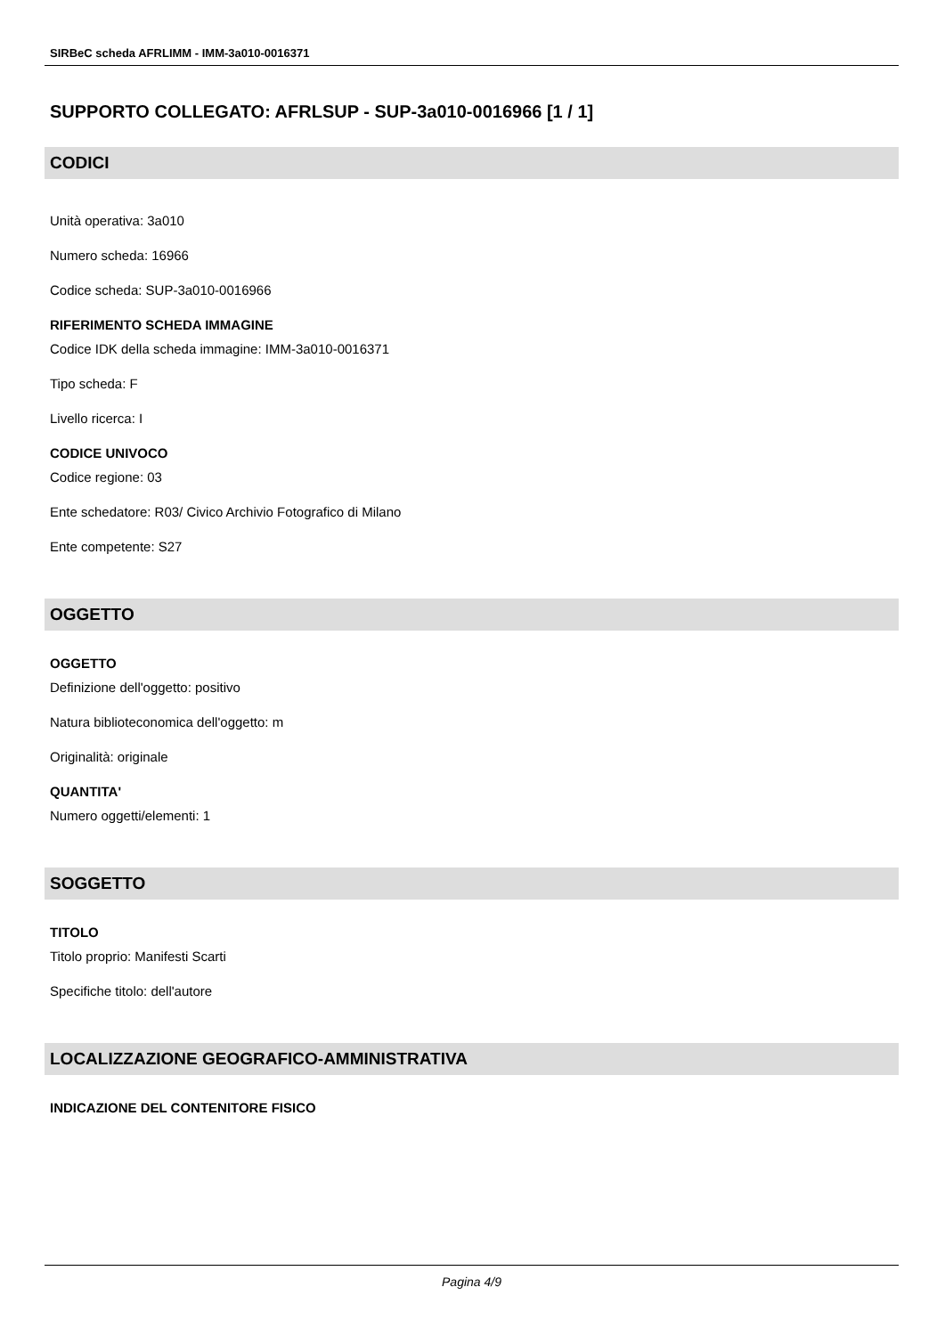SIRBeC scheda AFRLIMM - IMM-3a010-0016371
SUPPORTO COLLEGATO: AFRLSUP - SUP-3a010-0016966 [1 / 1]
CODICI
Unità operativa: 3a010
Numero scheda: 16966
Codice scheda: SUP-3a010-0016966
RIFERIMENTO SCHEDA IMMAGINE
Codice IDK della scheda immagine: IMM-3a010-0016371
Tipo scheda: F
Livello ricerca: I
CODICE UNIVOCO
Codice regione: 03
Ente schedatore: R03/ Civico Archivio Fotografico di Milano
Ente competente: S27
OGGETTO
OGGETTO
Definizione dell'oggetto: positivo
Natura biblioteconomica dell'oggetto: m
Originalità: originale
QUANTITA'
Numero oggetti/elementi: 1
SOGGETTO
TITOLO
Titolo proprio: Manifesti Scarti
Specifiche titolo: dell'autore
LOCALIZZAZIONE GEOGRAFICO-AMMINISTRATIVA
INDICAZIONE DEL CONTENITORE FISICO
Pagina 4/9